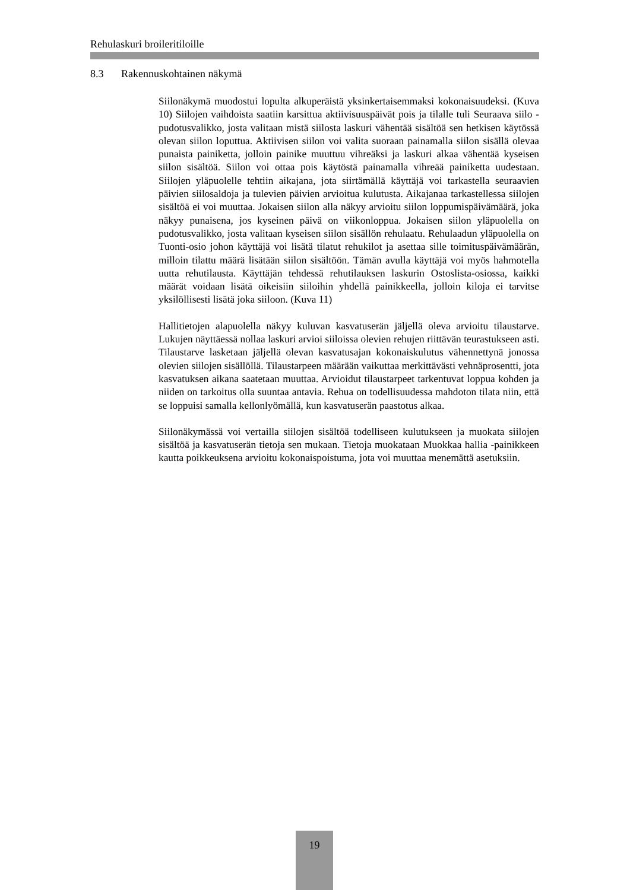Rehulaskuri broileritiloille
8.3 Rakennuskohtainen näkymä
Siilonäkymä muodostui lopulta alkuperäistä yksinkertaisemmaksi kokonaisuudeksi. (Kuva 10) Siilojen vaihdoista saatiin karsittua aktiivisuuspäivät pois ja tilalle tuli Seuraava siilo -pudotusvalikko, josta valitaan mistä siilosta laskuri vähentää sisältöä sen hetkisen käytössä olevan siilon loputtua. Aktiivisen siilon voi valita suoraan painamalla siilon sisällä olevaa punaista painiketta, jolloin painike muuttuu vihreäksi ja laskuri alkaa vähentää kyseisen siilon sisältöä. Siilon voi ottaa pois käytöstä painamalla vihreää painiketta uudestaan. Siilojen yläpuolelle tehtiin aikajana, jota siirtämällä käyttäjä voi tarkastella seuraavien päivien siilosaldoja ja tulevien päivien arvioitua kulutusta. Aikajanaa tarkastellessa siilojen sisältöä ei voi muuttaa. Jokaisen siilon alla näkyy arvioitu siilon loppumispäivämäärä, joka näkyy punaisena, jos kyseinen päivä on viikonloppua. Jokaisen siilon yläpuolella on pudotusvalikko, josta valitaan kyseisen siilon sisällön rehulaatu. Rehulaadun yläpuolella on Tuonti-osio johon käyttäjä voi lisätä tilatut rehukilot ja asettaa sille toimituspäivämäärän, milloin tilattu määrä lisätään siilon sisältöön. Tämän avulla käyttäjä voi myös hahmotella uutta rehutilausta. Käyttäjän tehdessä rehutilauksen laskurin Ostoslista-osiossa, kaikki määrät voidaan lisätä oikeisiin siiloihin yhdellä painikkeella, jolloin kiloja ei tarvitse yksilöllisesti lisätä joka siiloon. (Kuva 11)
Hallitietojen alapuolella näkyy kuluvan kasvatuserän jäljellä oleva arvioitu tilaustarve. Lukujen näyttäessä nollaa laskuri arvioi siiloissa olevien rehujen riittävän teurastukseen asti. Tilaustarve lasketaan jäljellä olevan kasvatusajan kokonaiskulutus vähennettynä jonossa olevien siilojen sisällöllä. Tilaustarpeen määrään vaikuttaa merkittävästi vehnäprosentti, jota kasvatuksen aikana saatetaan muuttaa. Arvioidut tilaustarpeet tarkentuvat loppua kohden ja niiden on tarkoitus olla suuntaa antavia. Rehua on todellisuudessa mahdoton tilata niin, että se loppuisi samalla kellonlyömällä, kun kasvatuserän paastotus alkaa.
Siilonäkymässä voi vertailla siilojen sisältöä todelliseen kulutukseen ja muokata siilojen sisältöä ja kasvatuserän tietoja sen mukaan. Tietoja muokataan Muokkaa hallia -painikkeen kautta poikkeuksena arvioitu kokonaispoistuma, jota voi muuttaa menemättä asetuksiin.
19